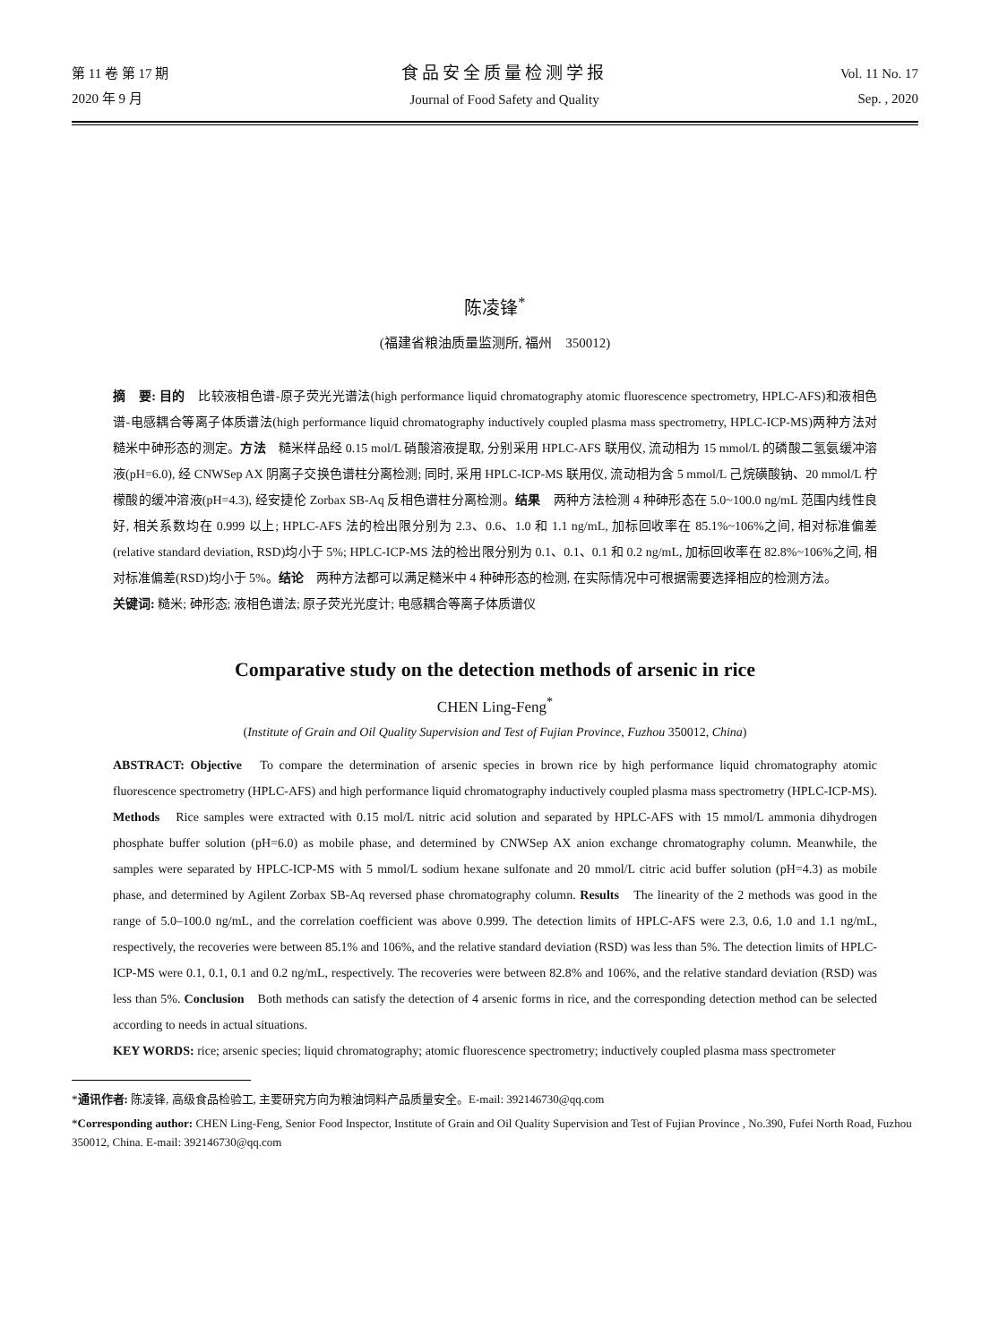第 11 卷 第 17 期
2020 年 9 月
食品安全质量检测学报
Journal of Food Safety and Quality
Vol. 11 No. 17
Sep. , 2020
陈凌锋<sup>*</sup>
(福建省粮油质量监测所, 福州　350012)
摘　要: 目的　比较液相色谱-原子荧光光谱法(high performance liquid chromatography atomic fluorescence spectrometry, HPLC-AFS)和液相色谱-电感耦合等离子体质谱法(high performance liquid chromatography inductively coupled plasma mass spectrometry, HPLC-ICP-MS)两种方法对糙米中砷形态的测定。方法　糙米样品经 0.15 mol/L 硝酸溶液提取, 分别采用 HPLC-AFS 联用仪, 流动相为 15 mmol/L 的磷酸二氢氨缓冲溶液(pH=6.0), 经 CNWSep AX 阴离子交换色谱柱分离检测; 同时, 采用 HPLC-ICP-MS 联用仪, 流动相为含 5 mmol/L 己烷磺酸钠、20 mmol/L 柠檬酸的缓冲溶液(pH=4.3), 经安捷伦 Zorbax SB-Aq 反相色谱柱分离检测。结果　两种方法检测 4 种砷形态在 5.0~100.0 ng/mL 范围内线性良好, 相关系数均在 0.999 以上; HPLC-AFS 法的检出限分别为 2.3、0.6、1.0 和 1.1 ng/mL, 加标回收率在 85.1%~106%之间, 相对标准偏差(relative standard deviation, RSD)均小于 5%; HPLC-ICP-MS 法的检出限分别为 0.1、0.1、0.1 和 0.2 ng/mL, 加标回收率在 82.8%~106%之间, 相对标准偏差(RSD)均小于 5%。结论　两种方法都可以满足糙米中 4 种砷形态的检测, 在实际情况中可根据需要选择相应的检测方法。
关键词: 糙米; 砷形态; 液相色谱法; 原子荧光光度计; 电感耦合等离子体质谱仪
Comparative study on the detection methods of arsenic in rice
CHEN Ling-Feng<sup>*</sup>
(Institute of Grain and Oil Quality Supervision and Test of Fujian Province, Fuzhou 350012, China)
ABSTRACT: Objective　To compare the determination of arsenic species in brown rice by high performance liquid chromatography atomic fluorescence spectrometry (HPLC-AFS) and high performance liquid chromatography inductively coupled plasma mass spectrometry (HPLC-ICP-MS). Methods　Rice samples were extracted with 0.15 mol/L nitric acid solution and separated by HPLC-AFS with 15 mmol/L ammonia dihydrogen phosphate buffer solution (pH=6.0) as mobile phase, and determined by CNWSep AX anion exchange chromatography column. Meanwhile, the samples were separated by HPLC-ICP-MS with 5 mmol/L sodium hexane sulfonate and 20 mmol/L citric acid buffer solution (pH=4.3) as mobile phase, and determined by Agilent Zorbax SB-Aq reversed phase chromatography column. Results　The linearity of the 2 methods was good in the range of 5.0–100.0 ng/mL, and the correlation coefficient was above 0.999. The detection limits of HPLC-AFS were 2.3, 0.6, 1.0 and 1.1 ng/mL, respectively, the recoveries were between 85.1% and 106%, and the relative standard deviation (RSD) was less than 5%. The detection limits of HPLC-ICP-MS were 0.1, 0.1, 0.1 and 0.2 ng/mL, respectively. The recoveries were between 82.8% and 106%, and the relative standard deviation (RSD) was less than 5%. Conclusion　Both methods can satisfy the detection of 4 arsenic forms in rice, and the corresponding detection method can be selected according to needs in actual situations.
KEY WORDS: rice; arsenic species; liquid chromatography; atomic fluorescence spectrometry; inductively coupled plasma mass spectrometer
*通讯作者: 陈凌锋, 高级食品检验工, 主要研究方向为粮油饲料产品质量安全。E-mail: 392146730@qq.com
*Corresponding author: CHEN Ling-Feng, Senior Food Inspector, Institute of Grain and Oil Quality Supervision and Test of Fujian Province , No.390, Fufei North Road, Fuzhou 350012, China. E-mail: 392146730@qq.com